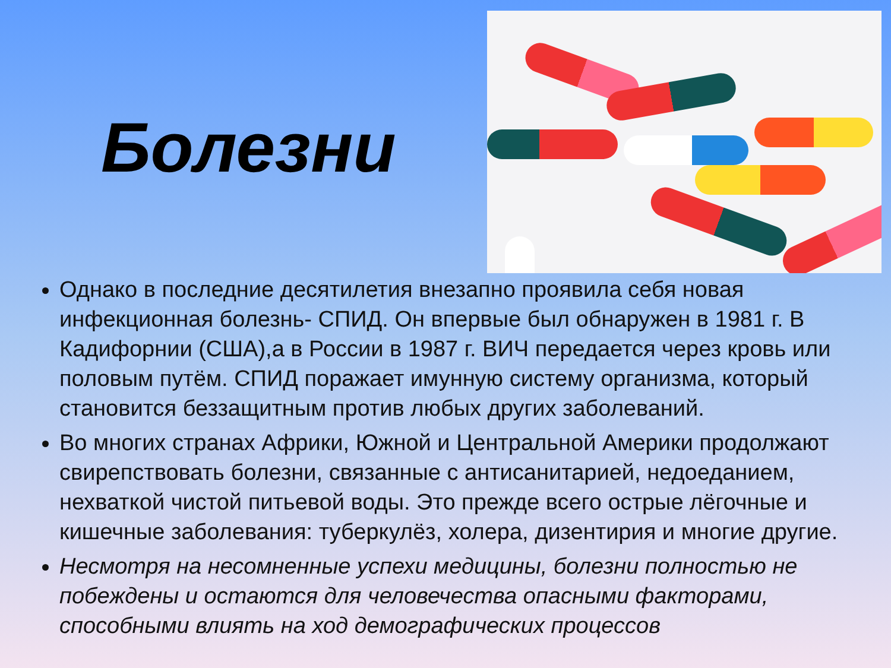Болезни
Однако в последние десятилетия внезапно проявила себя новая инфекционная болезнь- СПИД. Он впервые был обнаружен в 1981 г. В Кадифорнии (США),а в России в 1987 г. ВИЧ передается через кровь или половым путём. СПИД поражает имунную систему организма, который становится беззащитным против любых других заболеваний.
Во многих странах Африки, Южной и Центральной Америки продолжают свирепствовать болезни, связанные с антисанитарией, недоеданием, нехваткой чистой питьевой воды. Это прежде всего острые лёгочные и кишечные заболевания: туберкулёз, холера, дизентирия и многие другие.
Несмотря на несомненные успехи медицины, болезни полностью не побеждены и остаются для человечества опасными факторами, способными влиять на ход демографических процессов